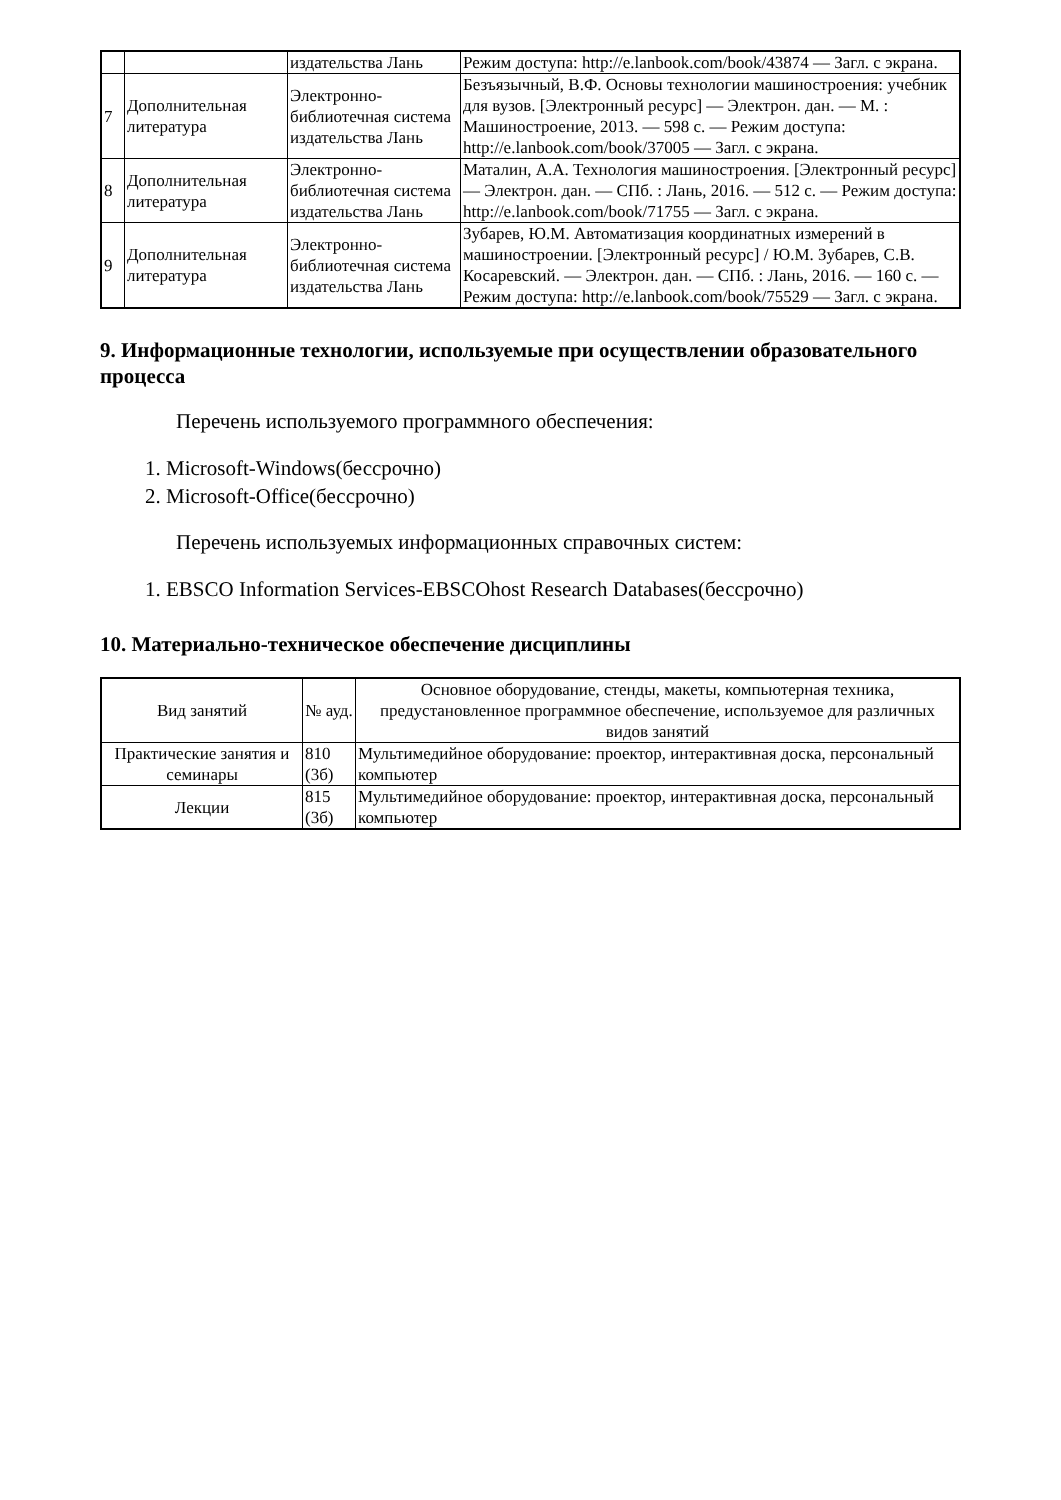| | | издательства Лань | Режим доступа: http://e.lanbook.com/book/43874 — Загл. с экрана. |
| 7 | Дополнительная литература | Электронно-библиотечная система издательства Лань | Безъязычный, В.Ф. Основы технологии машиностроения: учебник для вузов. [Электронный ресурс] — Электрон. дан. — М. : Машиностроение, 2013. — 598 с. — Режим доступа: http://e.lanbook.com/book/37005 — Загл. с экрана. |
| 8 | Дополнительная литература | Электронно-библиотечная система издательства Лань | Маталин, А.А. Технология машиностроения. [Электронный ресурс] — Электрон. дан. — СПб. : Лань, 2016. — 512 с. — Режим доступа: http://e.lanbook.com/book/71755 — Загл. с экрана. |
| 9 | Дополнительная литература | Электронно-библиотечная система издательства Лань | Зубарев, Ю.М. Автоматизация координатных измерений в машиностроении. [Электронный ресурс] / Ю.М. Зубарев, С.В. Косаревский. — Электрон. дан. — СПб. : Лань, 2016. — 160 с. — Режим доступа: http://e.lanbook.com/book/75529 — Загл. с экрана. |
9. Информационные технологии, используемые при осуществлении образовательного процесса
Перечень используемого программного обеспечения:
1. Microsoft-Windows(бессрочно)
2. Microsoft-Office(бессрочно)
Перечень используемых информационных справочных систем:
1. EBSCO Information Services-EBSCOhost Research Databases(бессрочно)
10. Материально-техническое обеспечение дисциплины
| Вид занятий | № ауд. | Основное оборудование, стенды, макеты, компьютерная техника, предустановленное программное обеспечение, используемое для различных видов занятий |
| --- | --- | --- |
| Практические занятия и семинары | 810 (3б) | Мультимедийное оборудование: проектор, интерактивная доска, персональный компьютер |
| Лекции | 815 (3б) | Мультимедийное оборудование: проектор, интерактивная доска, персональный компьютер |